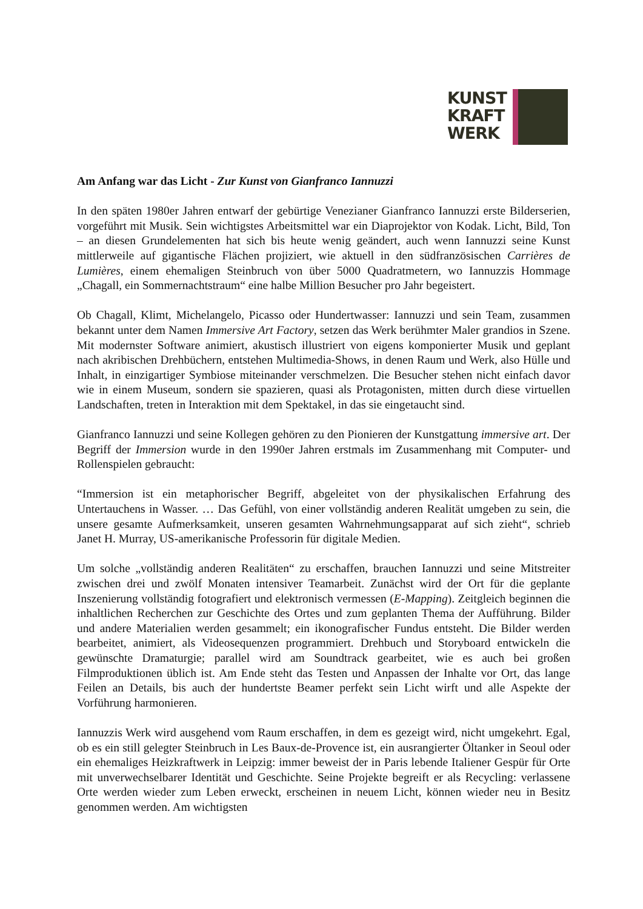KUNST
KRAFT
WERK
Am Anfang war das Licht - Zur Kunst von Gianfranco Iannuzzi
In den späten 1980er Jahren entwarf der gebürtige Venezianer Gianfranco Iannuzzi erste Bilderserien, vorgeführt mit Musik. Sein wichtigstes Arbeitsmittel war ein Diaprojektor von Kodak. Licht, Bild, Ton – an diesen Grundelementen hat sich bis heute wenig geändert, auch wenn Iannuzzi seine Kunst mittlerweile auf gigantische Flächen projiziert, wie aktuell in den südfranzösischen Carrières de Lumières, einem ehemaligen Steinbruch von über 5000 Quadratmetern, wo Iannuzzis Hommage „Chagall, ein Sommernachtstraum“ eine halbe Million Besucher pro Jahr begeistert.
Ob Chagall, Klimt, Michelangelo, Picasso oder Hundertwasser: Iannuzzi und sein Team, zusammen bekannt unter dem Namen Immersive Art Factory, setzen das Werk berühmter Maler grandios in Szene. Mit modernster Software animiert, akustisch illustriert von eigens komponierter Musik und geplant nach akribischen Drehbüchern, entstehen Multimedia-Shows, in denen Raum und Werk, also Hülle und Inhalt, in einzigartiger Symbiose miteinander verschmelzen. Die Besucher stehen nicht einfach davor wie in einem Museum, sondern sie spazieren, quasi als Protagonisten, mitten durch diese virtuellen Landschaften, treten in Interaktion mit dem Spektakel, in das sie eingetaucht sind.
Gianfranco Iannuzzi und seine Kollegen gehören zu den Pionieren der Kunstgattung immersive art. Der Begriff der Immersion wurde in den 1990er Jahren erstmals im Zusammenhang mit Computer- und Rollenspielen gebraucht:
“Immersion ist ein metaphorischer Begriff, abgeleitet von der physikalischen Erfahrung des Untertauchens in Wasser. … Das Gefühl, von einer vollständig anderen Realität umgeben zu sein, die unsere gesamte Aufmerksamkeit, unseren gesamten Wahrnehmungsapparat auf sich zieht“, schrieb Janet H. Murray, US-amerikanische Professorin für digitale Medien.
Um solche „vollständig anderen Realitäten“ zu erschaffen, brauchen Iannuzzi und seine Mitstreiter zwischen drei und zwölf Monaten intensiver Teamarbeit. Zunächst wird der Ort für die geplante Inszenierung vollständig fotografiert und elektronisch vermessen (E-Mapping). Zeitgleich beginnen die inhaltlichen Recherchen zur Geschichte des Ortes und zum geplanten Thema der Aufführung. Bilder und andere Materialien werden gesammelt; ein ikonografischer Fundus entsteht. Die Bilder werden bearbeitet, animiert, als Videosequenzen programmiert. Drehbuch und Storyboard entwickeln die gewünschte Dramaturgie; parallel wird am Soundtrack gearbeitet, wie es auch bei großen Filmproduktionen üblich ist. Am Ende steht das Testen und Anpassen der Inhalte vor Ort, das lange Feilen an Details, bis auch der hundertste Beamer perfekt sein Licht wirft und alle Aspekte der Vorführung harmonieren.
Iannuzzis Werk wird ausgehend vom Raum erschaffen, in dem es gezeigt wird, nicht umgekehrt. Egal, ob es ein still gelegter Steinbruch in Les Baux-de-Provence ist, ein ausrangierter Öltanker in Seoul oder ein ehemaliges Heizkraftwerk in Leipzig: immer beweist der in Paris lebende Italiener Gespür für Orte mit unverwechselbarer Identität und Geschichte. Seine Projekte begreift er als Recycling: verlassene Orte werden wieder zum Leben erweckt, erscheinen in neuem Licht, können wieder neu in Besitz genommen werden. Am wichtigsten